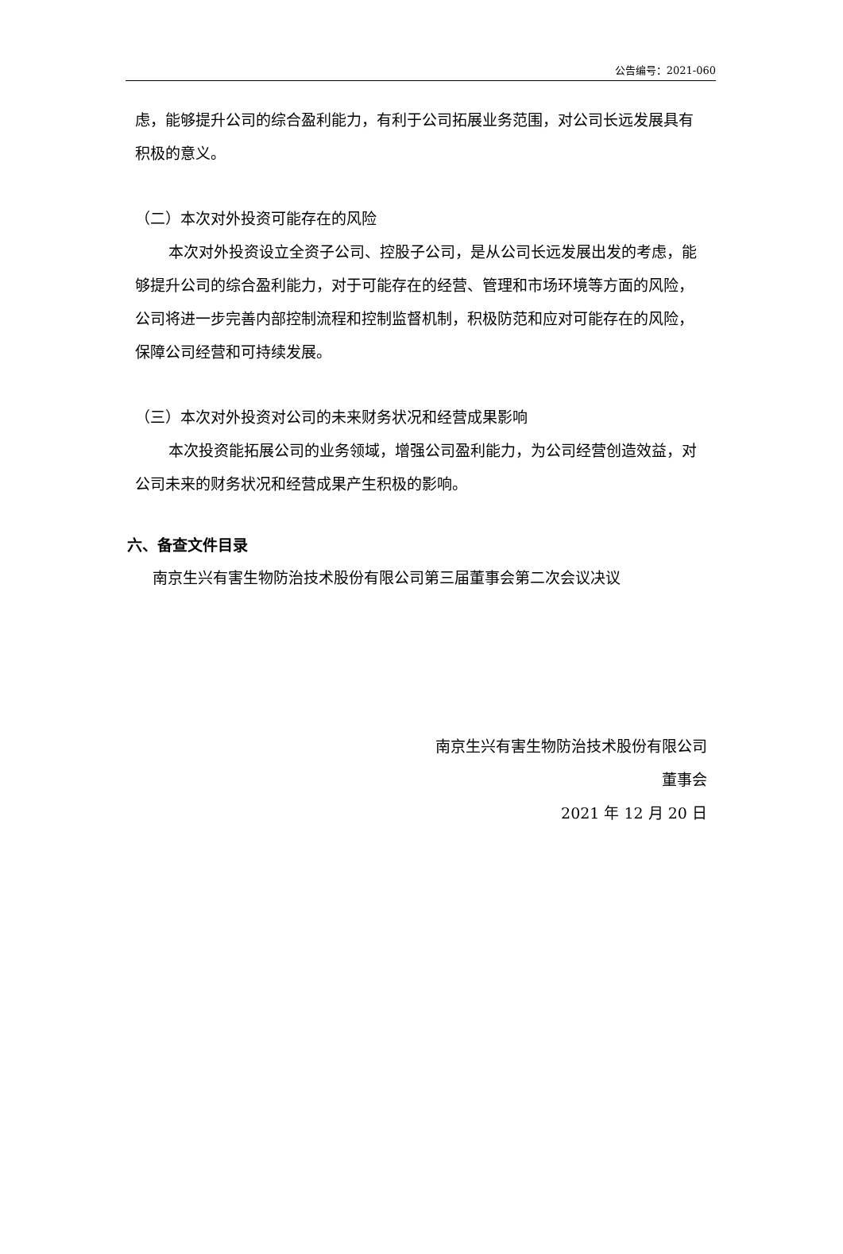公告编号：2021-060
虑，能够提升公司的综合盈利能力，有利于公司拓展业务范围，对公司长远发展具有积极的意义。
（二）本次对外投资可能存在的风险
本次对外投资设立全资子公司、控股子公司，是从公司长远发展出发的考虑，能够提升公司的综合盈利能力，对于可能存在的经营、管理和市场环境等方面的风险，公司将进一步完善内部控制流程和控制监督机制，积极防范和应对可能存在的风险，保障公司经营和可持续发展。
（三）本次对外投资对公司的未来财务状况和经营成果影响
本次投资能拓展公司的业务领域，增强公司盈利能力，为公司经营创造效益，对公司未来的财务状况和经营成果产生积极的影响。
六、备查文件目录
南京生兴有害生物防治技术股份有限公司第三届董事会第二次会议决议
南京生兴有害生物防治技术股份有限公司
董事会
2021 年 12 月 20 日